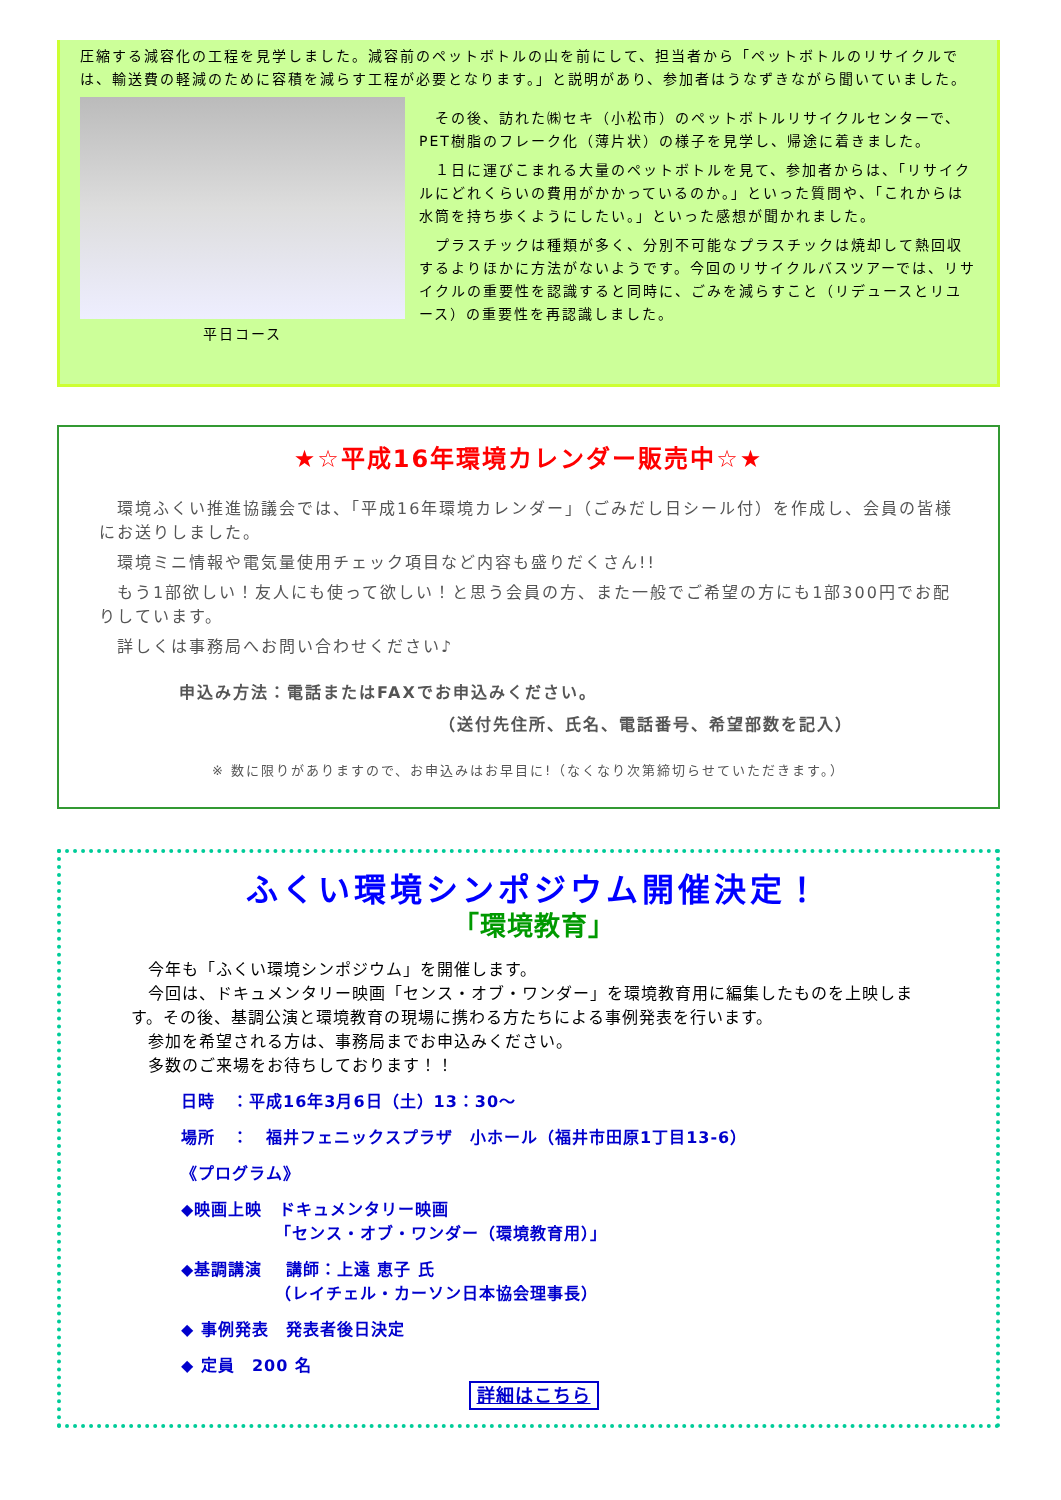圧縮する減容化の工程を見学しました。減容前のペットボトルの山を前にして、担当者から「ペットボトルのリサイクルでは、輸送費の軽減のために容積を減らす工程が必要となります。」と説明があり、参加者はうなずきながら聞いていました。
平日コース
　その後、訪れた㈱セキ（小松市）のペットボトルリサイクルセンターで、PET樹脂のフレーク化（薄片状）の様子を見学し、帰途に着きました。
　１日に運びこまれる大量のペットボトルを見て、参加者からは、「リサイクルにどれくらいの費用がかかっているのか。」といった質問や、「これからは水筒を持ち歩くようにしたい。」といった感想が聞かれました。
　プラスチックは種類が多く、分別不可能なプラスチックは焼却して熱回収するよりほかに方法がないようです。今回のリサイクルバスツアーでは、リサイクルの重要性を認識すると同時に、ごみを減らすこと（リデュースとリユース）の重要性を再認識しました。
★☆平成16年環境カレンダー販売中☆★
　環境ふくい推進協議会では、「平成16年環境カレンダー」（ごみだし日シール付）を作成し、会員の皆様にお送りしました。
　環境ミニ情報や電気量使用チェック項目など内容も盛りだくさん!!
　もう1部欲しい！友人にも使って欲しい！と思う会員の方、また一般でご希望の方にも1部300円でお配りしています。
　詳しくは事務局へお問い合わせください♪
申込み方法：電話またはFAXでお申込みください。
（送付先住所、氏名、電話番号、希望部数を記入）
※ 数に限りがありますので、お申込みはお早目に!（なくなり次第締切らせていただきます。）
ふくい環境シンポジウム開催決定！
「環境教育」
　今年も「ふくい環境シンポジウム」を開催します。
　今回は、ドキュメンタリー映画「センス・オブ・ワンダー」を環境教育用に編集したものを上映します。その後、基調公演と環境教育の現場に携わる方たちによる事例発表を行います。
　参加を希望される方は、事務局までお申込みください。
　多数のご来場をお待ちしております！！
日時　：平成16年3月6日（土）13：30～
場所　：　福井フェニックスプラザ　小ホール（福井市田原1丁目13-6）
《プログラム》
◆映画上映　ドキュメンタリー映画
　　　　　　「センス・オブ・ワンダー（環境教育用）」
◆基調講演　 講師：上遠 恵子 氏
　　　　　　（レイチェル・カーソン日本協会理事長）
◆ 事例発表　発表者後日決定
◆ 定員　200 名
詳細はこちら